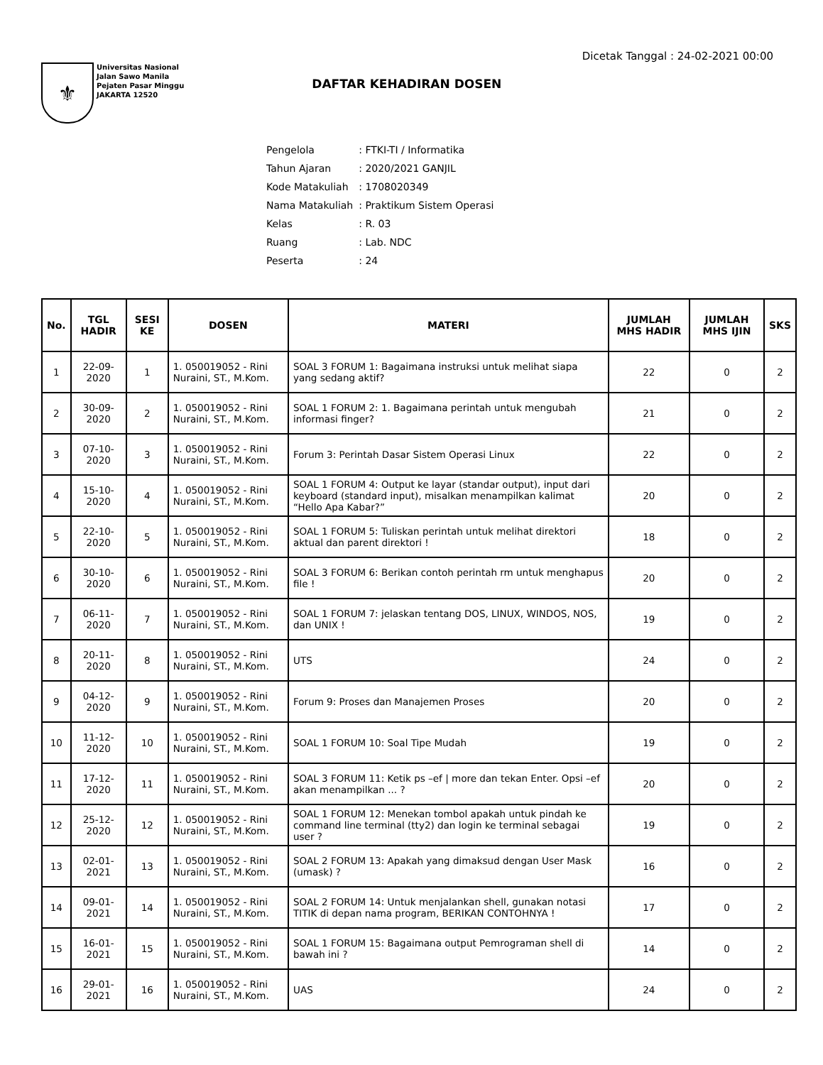Dicetak Tanggal : 24-02-2021 00:00
⚜
Universitas Nasional
Jalan Sawo Manila
Pejaten Pasar Minggu
JAKARTA 12520
DAFTAR KEHADIRAN DOSEN
| Pengelola | : FTKI-TI / Informatika |
| Tahun Ajaran | : 2020/2021 GANJIL |
| Kode Matakuliah | : 1708020349 |
| Nama Matakuliah | : Praktikum Sistem Operasi |
| Kelas | : R. 03 |
| Ruang | : Lab. NDC |
| Peserta | : 24 |
| No. | TGL HADIR | SESI KE | DOSEN | MATERI | JUMLAH MHS HADIR | JUMLAH MHS IJIN | SKS |
| --- | --- | --- | --- | --- | --- | --- | --- |
| 1 | 22-09-2020 | 1 | 1. 050019052 - Rini Nuraini, ST., M.Kom. | SOAL 3 FORUM 1: Bagaimana instruksi untuk melihat siapa yang sedang aktif? | 22 | 0 | 2 |
| 2 | 30-09-2020 | 2 | 1. 050019052 - Rini Nuraini, ST., M.Kom. | SOAL 1 FORUM 2: 1. Bagaimana perintah untuk mengubah informasi finger? | 21 | 0 | 2 |
| 3 | 07-10-2020 | 3 | 1. 050019052 - Rini Nuraini, ST., M.Kom. | Forum 3: Perintah Dasar Sistem Operasi Linux | 22 | 0 | 2 |
| 4 | 15-10-2020 | 4 | 1. 050019052 - Rini Nuraini, ST., M.Kom. | SOAL 1 FORUM 4: Output ke layar (standar output), input dari keyboard (standard input), misalkan menampilkan kalimat “Hello Apa Kabar?” | 20 | 0 | 2 |
| 5 | 22-10-2020 | 5 | 1. 050019052 - Rini Nuraini, ST., M.Kom. | SOAL 1 FORUM 5: Tuliskan perintah untuk melihat direktori aktual dan parent direktori ! | 18 | 0 | 2 |
| 6 | 30-10-2020 | 6 | 1. 050019052 - Rini Nuraini, ST., M.Kom. | SOAL 3 FORUM 6: Berikan contoh perintah rm untuk menghapus file ! | 20 | 0 | 2 |
| 7 | 06-11-2020 | 7 | 1. 050019052 - Rini Nuraini, ST., M.Kom. | SOAL 1 FORUM 7: jelaskan tentang DOS, LINUX, WINDOS, NOS, dan UNIX ! | 19 | 0 | 2 |
| 8 | 20-11-2020 | 8 | 1. 050019052 - Rini Nuraini, ST., M.Kom. | UTS | 24 | 0 | 2 |
| 9 | 04-12-2020 | 9 | 1. 050019052 - Rini Nuraini, ST., M.Kom. | Forum 9: Proses dan Manajemen Proses | 20 | 0 | 2 |
| 10 | 11-12-2020 | 10 | 1. 050019052 - Rini Nuraini, ST., M.Kom. | SOAL 1 FORUM 10: Soal Tipe Mudah | 19 | 0 | 2 |
| 11 | 17-12-2020 | 11 | 1. 050019052 - Rini Nuraini, ST., M.Kom. | SOAL 3 FORUM 11: Ketik ps –ef / more dan tekan Enter. Opsi –ef akan menampilkan ... ? | 20 | 0 | 2 |
| 12 | 25-12-2020 | 12 | 1. 050019052 - Rini Nuraini, ST., M.Kom. | SOAL 1 FORUM 12: Menekan tombol apakah untuk pindah ke command line terminal (tty2) dan login ke terminal sebagai user ? | 19 | 0 | 2 |
| 13 | 02-01-2021 | 13 | 1. 050019052 - Rini Nuraini, ST., M.Kom. | SOAL 2 FORUM 13: Apakah yang dimaksud dengan User Mask (umask) ? | 16 | 0 | 2 |
| 14 | 09-01-2021 | 14 | 1. 050019052 - Rini Nuraini, ST., M.Kom. | SOAL 2 FORUM 14: Untuk menjalankan shell, gunakan notasi TITIK di depan nama program, BERIKAN CONTOHNYA ! | 17 | 0 | 2 |
| 15 | 16-01-2021 | 15 | 1. 050019052 - Rini Nuraini, ST., M.Kom. | SOAL 1 FORUM 15: Bagaimana output Pemrograman shell di bawah ini ? | 14 | 0 | 2 |
| 16 | 29-01-2021 | 16 | 1. 050019052 - Rini Nuraini, ST., M.Kom. | UAS | 24 | 0 | 2 |